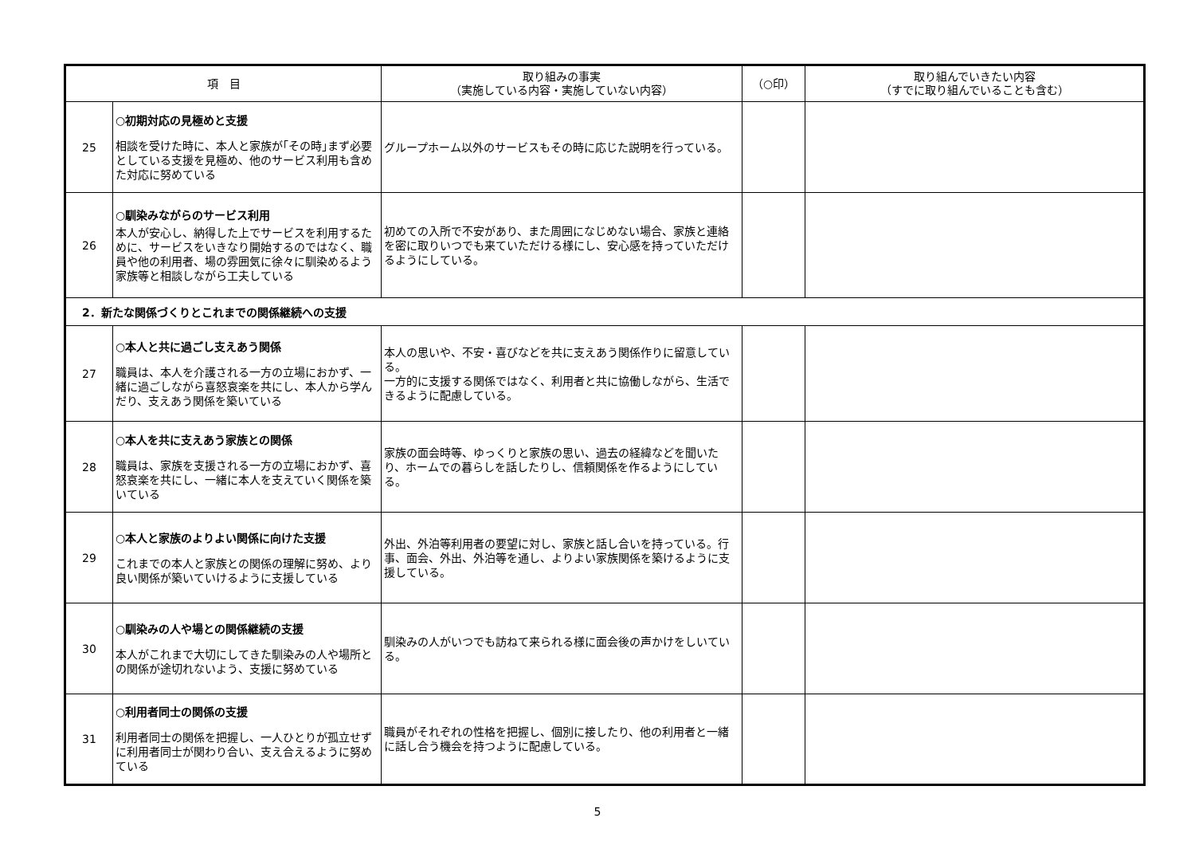| 項 目 | | 取り組みの事実 （実施している内容・実施していない内容） | （○印） | 取り組んでいきたい内容 （すでに取り組んでいることも含む） |
| --- | --- | --- | --- | --- |
| 25 | ○初期対応の見極めと支援 相談を受けた時に、本人と家族が｢その時｣まず必要としている支援を見極め、他のサービス利用も含めた対応に努めている | グループホーム以外のサービスもその時に応じた説明を行っている。 | | |
| 26 | ○馴染みながらのサービス利用 本人が安心し、納得した上でサービスを利用するために、サービスをいきなり開始するのではなく、職員や他の利用者、場の雰囲気に徐々に馴染めるよう家族等と相談しながら工夫している | 初めての入所で不安があり、また周囲になじめない場合、家族と連絡を密に取りいつでも来ていただける様にし、安心感を持っていただけるようにしている。 | | |
| 2．新たな関係づくりとこれまでの関係継続への支援 | | | | |
| 27 | ○本人と共に過ごし支えあう関係 職員は、本人を介護される一方の立場におかず、一緒に過ごしながら喜怒哀楽を共にし、本人から学んだり、支えあう関係を築いている | 本人の思いや、不安・喜びなどを共に支えあう関係作りに留意している。 一方的に支援する関係ではなく、利用者と共に協働しながら、生活できるように配慮している。 | | |
| 28 | ○本人を共に支えあう家族との関係 職員は、家族を支援される一方の立場におかず、喜怒哀楽を共にし、一緒に本人を支えていく関係を築いている | 家族の面会時等、ゆっくりと家族の思い、過去の経緯などを聞いたり、ホームでの暮らしを話したりし、信頼関係を作るようにしている。 | | |
| 29 | ○本人と家族のよりよい関係に向けた支援 これまでの本人と家族との関係の理解に努め、より良い関係が築いていけるように支援している | 外出、外泊等利用者の要望に対し、家族と話し合いを持っている。行事、面会、外出、外泊等を通し、よりよい家族関係を築けるように支援している。 | | |
| 30 | ○馴染みの人や場との関係継続の支援 本人がこれまで大切にしてきた馴染みの人や場所との関係が途切れないよう、支援に努めている | 馴染みの人がいつでも訪ねて来られる様に面会後の声かけをしいている。 | | |
| 31 | ○利用者同士の関係の支援 利用者同士の関係を把握し、一人ひとりが孤立せずに利用者同士が関わり合い、支え合えるように努めている | 職員がそれぞれの性格を把握し、個別に接したり、他の利用者と一緒に話し合う機会を持つように配慮している。 | | |
5